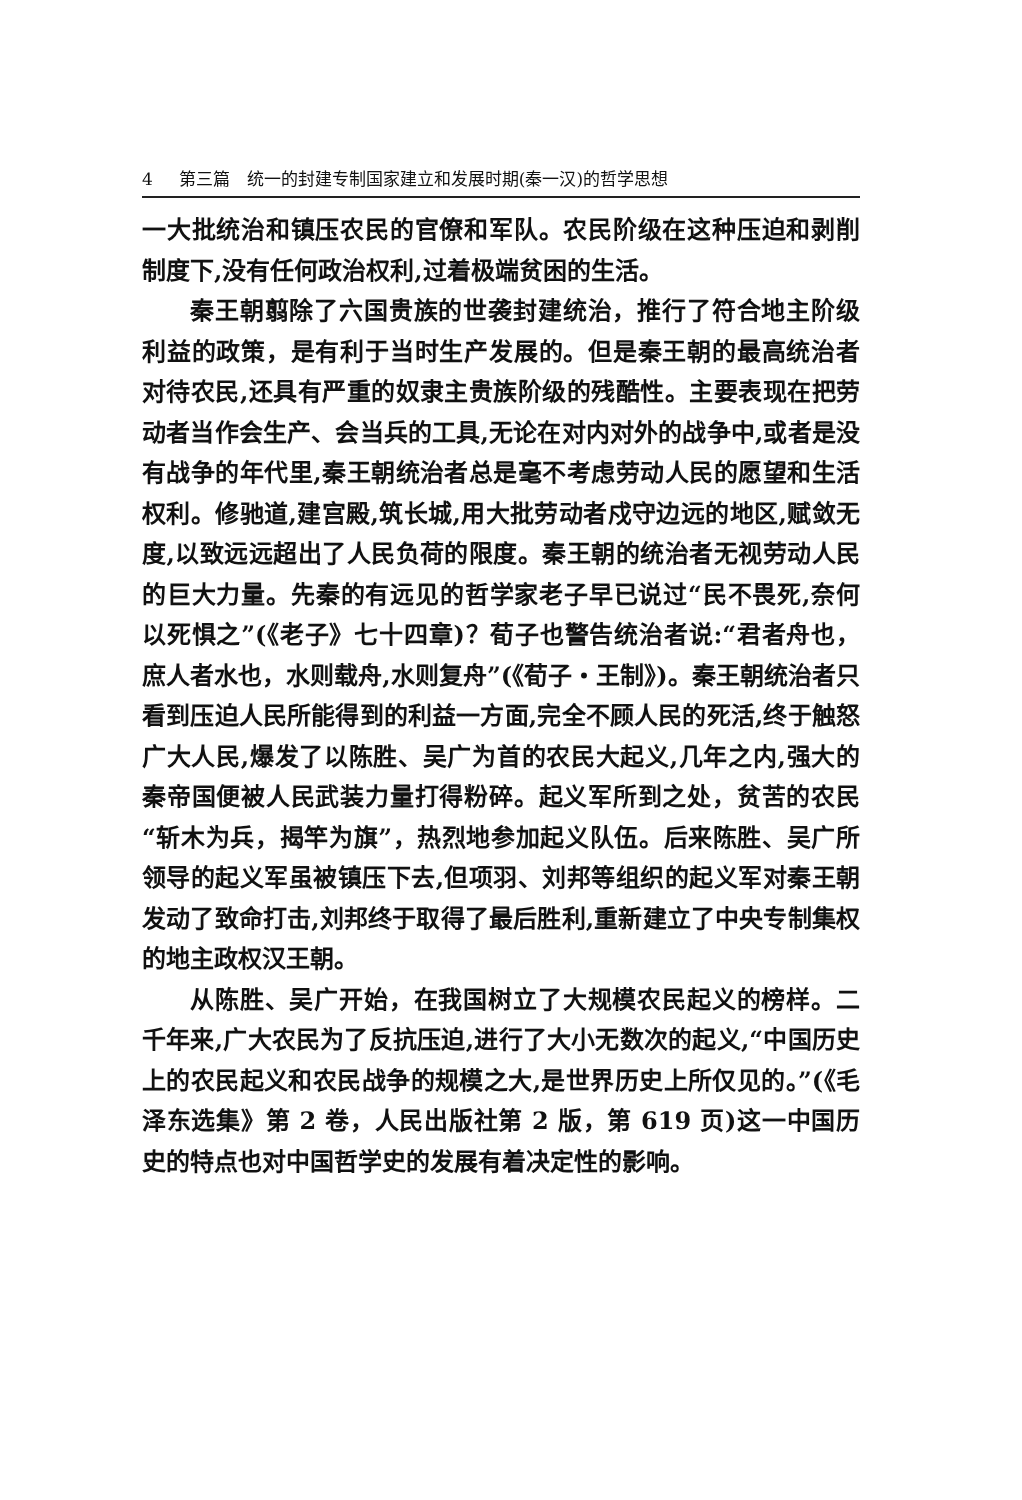4 第三篇　统一的封建专制国家建立和发展时期(秦一汉)的哲学思想
一大批统治和镇压农民的官僚和军队。农民阶级在这种压迫和剥削制度下,没有任何政治权利,过着极端贫困的生活。
秦王朝翦除了六国贵族的世袭封建统治，推行了符合地主阶级利益的政策，是有利于当时生产发展的。但是秦王朝的最高统治者对待农民,还具有严重的奴隶主贵族阶级的残酷性。主要表现在把劳动者当作会生产、会当兵的工具,无论在对内对外的战争中,或者是没有战争的年代里,秦王朝统治者总是毫不考虑劳动人民的愿望和生活权利。修驰道,建宫殿,筑长城,用大批劳动者戍守边远的地区,赋敛无度,以致远远超出了人民负荷的限度。秦王朝的统治者无视劳动人民的巨大力量。先秦的有远见的哲学家老子早已说过“民不畏死,奈何以死惧之”(《老子》七十四章)？荀子也警告统治者说:“君者舟也，庶人者水也，水则载舟,水则复舟”(《荀子・王制》)。秦王朝统治者只看到压迫人民所能得到的利益一方面,完全不顾人民的死活,终于触怒广大人民,爆发了以陈胜、吴广为首的农民大起义,几年之内,强大的秦帝国便被人民武装力量打得粉碎。起义军所到之处，贫苦的农民“斩木为兵，揭竿为旗”，热烈地参加起义队伍。后来陈胜、吴广所领导的起义军虽被镇压下去,但项羽、刘邦等组织的起义军对秦王朝发动了致命打击,刘邦终于取得了最后胜利,重新建立了中央专制集权的地主政权汉王朝。
从陈胜、吴广开始，在我国树立了大规模农民起义的榜样。二千年来,广大农民为了反抗压迫,进行了大小无数次的起义,“中国历史上的农民起义和农民战争的规模之大,是世界历史上所仅见的。”(《毛泽东选集》第 2 卷，人民出版社第 2 版，第 619 页)这一中国历史的特点也对中国哲学史的发展有着决定性的影响。